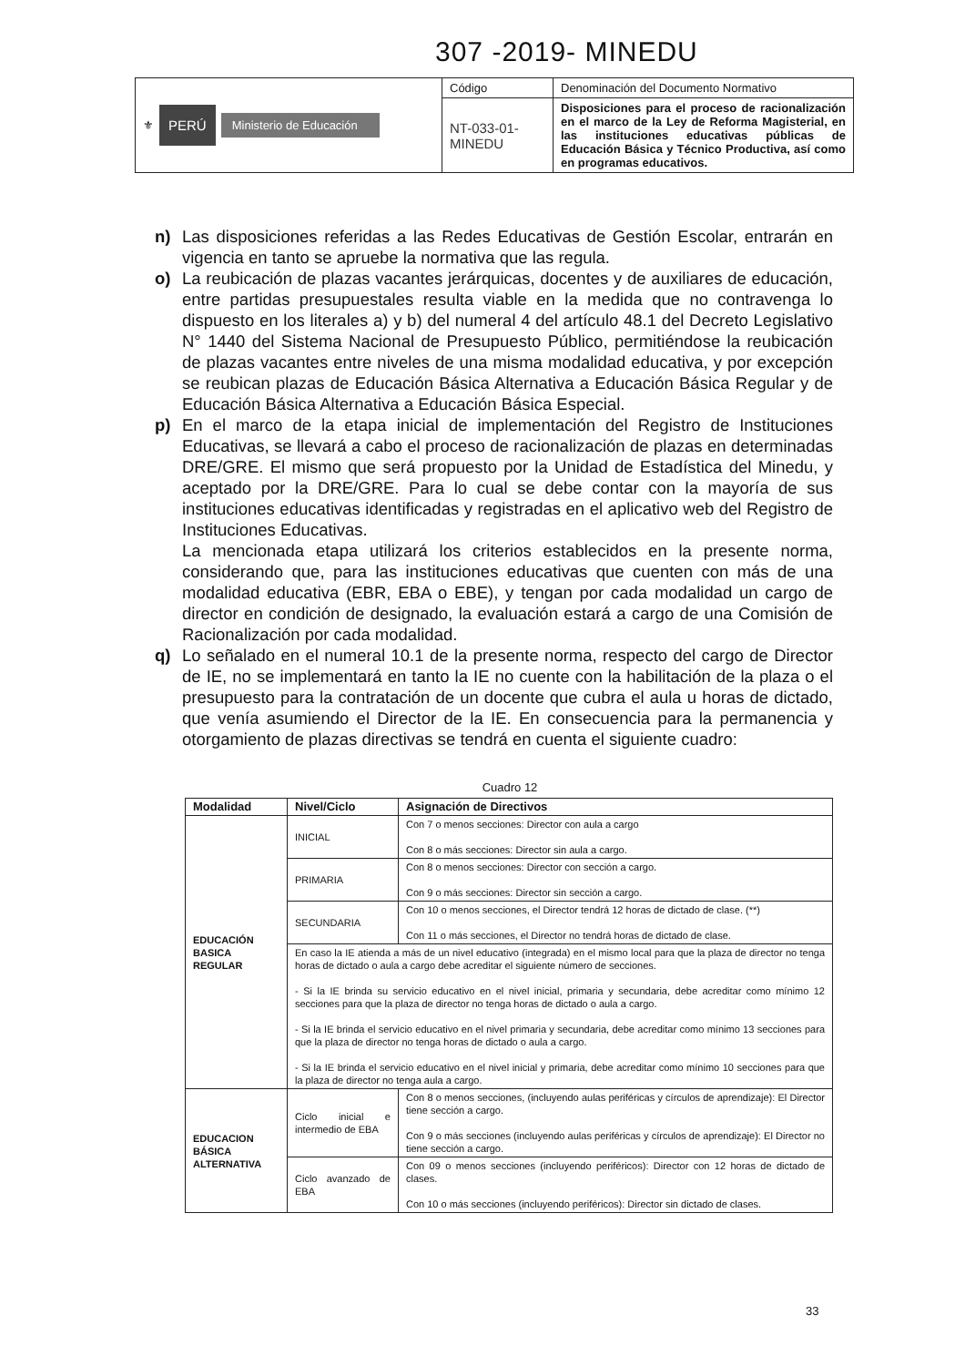307 -2019- MINEDU
| ⚜ PERÚ Ministerio de Educación | Código | Denominación del Documento Normativo |
| | NT-033-01-MINEDU | Disposiciones para el proceso de racionalización en el marco de la Ley de Reforma Magisterial, en las instituciones educativas públicas de Educación Básica y Técnico Productiva, así como en programas educativos. |
n) Las disposiciones referidas a las Redes Educativas de Gestión Escolar, entrarán en vigencia en tanto se apruebe la normativa que las regula.
o) La reubicación de plazas vacantes jerárquicas, docentes y de auxiliares de educación, entre partidas presupuestales resulta viable en la medida que no contravenga lo dispuesto en los literales a) y b) del numeral 4 del artículo 48.1 del Decreto Legislativo N° 1440 del Sistema Nacional de Presupuesto Público, permitiéndose la reubicación de plazas vacantes entre niveles de una misma modalidad educativa, y por excepción se reubican plazas de Educación Básica Alternativa a Educación Básica Regular y de Educación Básica Alternativa a Educación Básica Especial.
p) En el marco de la etapa inicial de implementación del Registro de Instituciones Educativas, se llevará a cabo el proceso de racionalización de plazas en determinadas DRE/GRE. El mismo que será propuesto por la Unidad de Estadística del Minedu, y aceptado por la DRE/GRE. Para lo cual se debe contar con la mayoría de sus instituciones educativas identificadas y registradas en el aplicativo web del Registro de Instituciones Educativas.
La mencionada etapa utilizará los criterios establecidos en la presente norma, considerando que, para las instituciones educativas que cuenten con más de una modalidad educativa (EBR, EBA o EBE), y tengan por cada modalidad un cargo de director en condición de designado, la evaluación estará a cargo de una Comisión de Racionalización por cada modalidad.
q) Lo señalado en el numeral 10.1 de la presente norma, respecto del cargo de Director de IE, no se implementará en tanto la IE no cuente con la habilitación de la plaza o el presupuesto para la contratación de un docente que cubra el aula u horas de dictado, que venía asumiendo el Director de la IE. En consecuencia para la permanencia y otorgamiento de plazas directivas se tendrá en cuenta el siguiente cuadro:
Cuadro 12
| Modalidad | Nivel/Ciclo | Asignación de Directivos |
| --- | --- | --- |
| EDUCACIÓN BASICA REGULAR | INICIAL | Con 7 o menos secciones: Director con aula a cargo Con 8 o más secciones: Director sin aula a cargo. |
| | PRIMARIA | Con 8 o menos secciones: Director con sección a cargo. Con 9 o más secciones: Director sin sección a cargo. |
| | SECUNDARIA | Con 10 o menos secciones, el Director tendrá 12 horas de dictado de clase. (**) Con 11 o más secciones, el Director no tendrá horas de dictado de clase. |
| | En caso la IE atienda a más de un nivel educativo (integrada) en el mismo local para que la plaza de director no tenga horas de dictado o aula a cargo debe acreditar el siguiente número de secciones. - Si la IE brinda su servicio educativo en el nivel inicial, primaria y secundaria, debe acreditar como mínimo 12 secciones para que la plaza de director no tenga horas de dictado o aula a cargo. - Si la IE brinda el servicio educativo en el nivel primaria y secundaria, debe acreditar como mínimo 13 secciones para que la plaza de director no tenga horas de dictado o aula a cargo. - Si la IE brinda el servicio educativo en el nivel inicial y primaria, debe acreditar como mínimo 10 secciones para que la plaza de director no tenga aula a cargo. | |
| EDUCACION BÁSICA ALTERNATIVA | Ciclo inicial e intermedio de EBA | Con 8 o menos secciones, (incluyendo aulas periféricas y círculos de aprendizaje): El Director tiene sección a cargo. Con 9 o más secciones (incluyendo aulas periféricas y círculos de aprendizaje): El Director no tiene sección a cargo. |
| | Ciclo avanzado de EBA | Con 09 o menos secciones (incluyendo periféricos): Director con 12 horas de dictado de clases. Con 10 o más secciones (incluyendo periféricos): Director sin dictado de clases. |
33